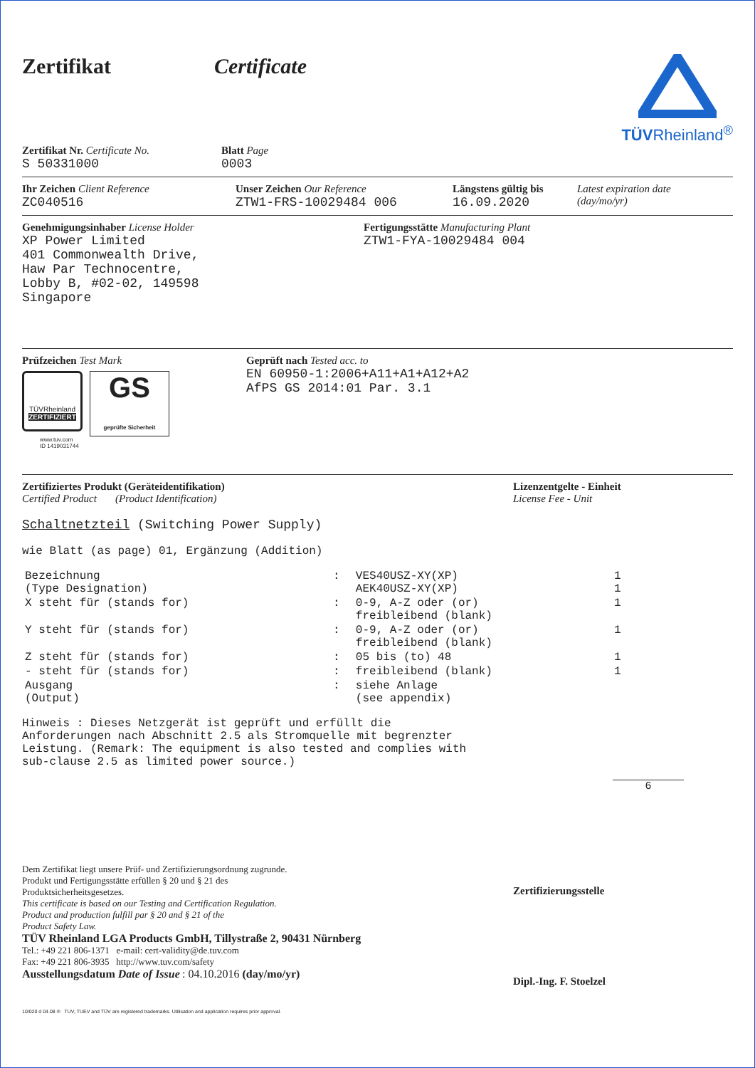Zertifikat Certificate
TÜVRheinland<sup>®</sup>
Zertifikat Nr. Certificate No.
S 50331000
Blatt Page
0003
Ihr Zeichen Client Reference
ZC040516
Unser Zeichen Our Reference
ZTW1-FRS-10029484 006
Längstens gültig bis
16.09.2020
Latest expiration date
(day/mo/yr)
Genehmigungsinhaber License Holder
XP Power Limited
401 Commonwealth Drive,
Haw Par Technocentre,
Lobby B, #02-02, 149598
Singapore
Fertigungsstätte Manufacturing Plant
ZTW1-FYA-10029484 004
Prüfzeichen Test Mark
TÜVRheinland
ZERTIFIZIERT
GS
geprüfte Sicherheit
www.tuv.com
ID 1419031744
Geprüft nach Tested acc. to
EN 60950-1:2006+A11+A1+A12+A2
AfPS GS 2014:01 Par. 3.1
Zertifiziertes Produkt (Geräteidentifikation)
Certified Product (Product Identification)
Lizenzentgelte - Einheit
License Fee - Unit
Schaltnetzteil (Switching Power Supply)
wie Blatt (as page) 01, Ergänzung (Addition)
| Bezeichnung (Type Designation) | : | VES40USZ-XY(XP) AEK40USZ-XY(XP) | 1 1 |
| X steht für (stands for) | : | 0-9, A-Z oder (or) freibleibend (blank) | 1 |
| Y steht für (stands for) | : | 0-9, A-Z oder (or) freibleibend (blank) | 1 |
| Z steht für (stands for) | : | 05 bis (to) 48 | 1 |
| - steht für (stands for) | : | freibleibend (blank) | 1 |
| Ausgang (Output) | : | siehe Anlage (see appendix) | |
Hinweis : Dieses Netzgerät ist geprüft und erfüllt die Anforderungen nach Abschnitt 2.5 als Stromquelle mit begrenzter Leistung. (Remark: The equipment is also tested and complies with sub-clause 2.5 as limited power source.)
6
Dem Zertifikat liegt unsere Prüf- und Zertifizierungsordnung zugrunde.
Produkt und Fertigungsstätte erfüllen § 20 und § 21 des
Produktsicherheitsgesetzes.
This certificate is based on our Testing and Certification Regulation.
Product and production fulfill par § 20 and § 21 of the
Product Safety Law.
TÜV Rheinland LGA Products GmbH, Tillystraße 2, 90431 Nürnberg
Tel.: +49 221 806-1371 e-mail: cert-validity@de.tuv.com
Fax: +49 221 806-3935 http://www.tuv.com/safety
Ausstellungsdatum Date of Issue : 04.10.2016 (day/mo/yr)
Zertifizierungsstelle
Dipl.-Ing. F. Stoelzel
10/020 d 04.08 ® TUV, TUEV and TÜV are registered trademarks. Utilisation and application requires prior approval.